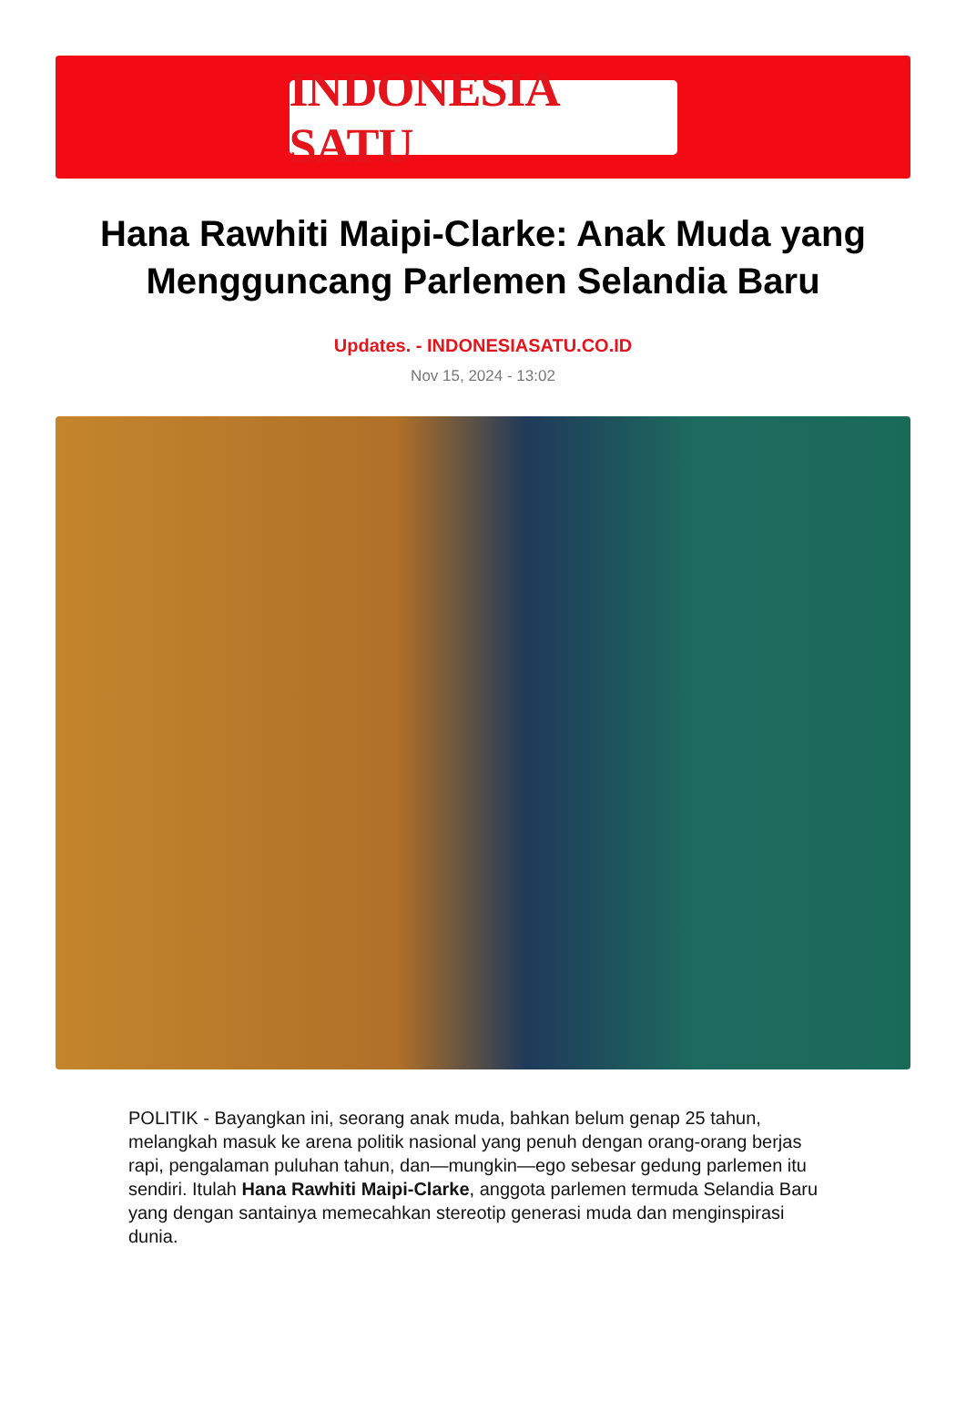INDONESIA SATU
Hana Rawhiti Maipi-Clarke: Anak Muda yang Mengguncang Parlemen Selandia Baru
Updates. - INDONESIASATU.CO.ID
Nov 15, 2024 - 13:02
POLITIK - Bayangkan ini, seorang anak muda, bahkan belum genap 25 tahun, melangkah masuk ke arena politik nasional yang penuh dengan orang-orang berjas rapi, pengalaman puluhan tahun, dan—mungkin—ego sebesar gedung parlemen itu sendiri. Itulah Hana Rawhiti Maipi-Clarke, anggota parlemen termuda Selandia Baru yang dengan santainya memecahkan stereotip generasi muda dan menginspirasi dunia.